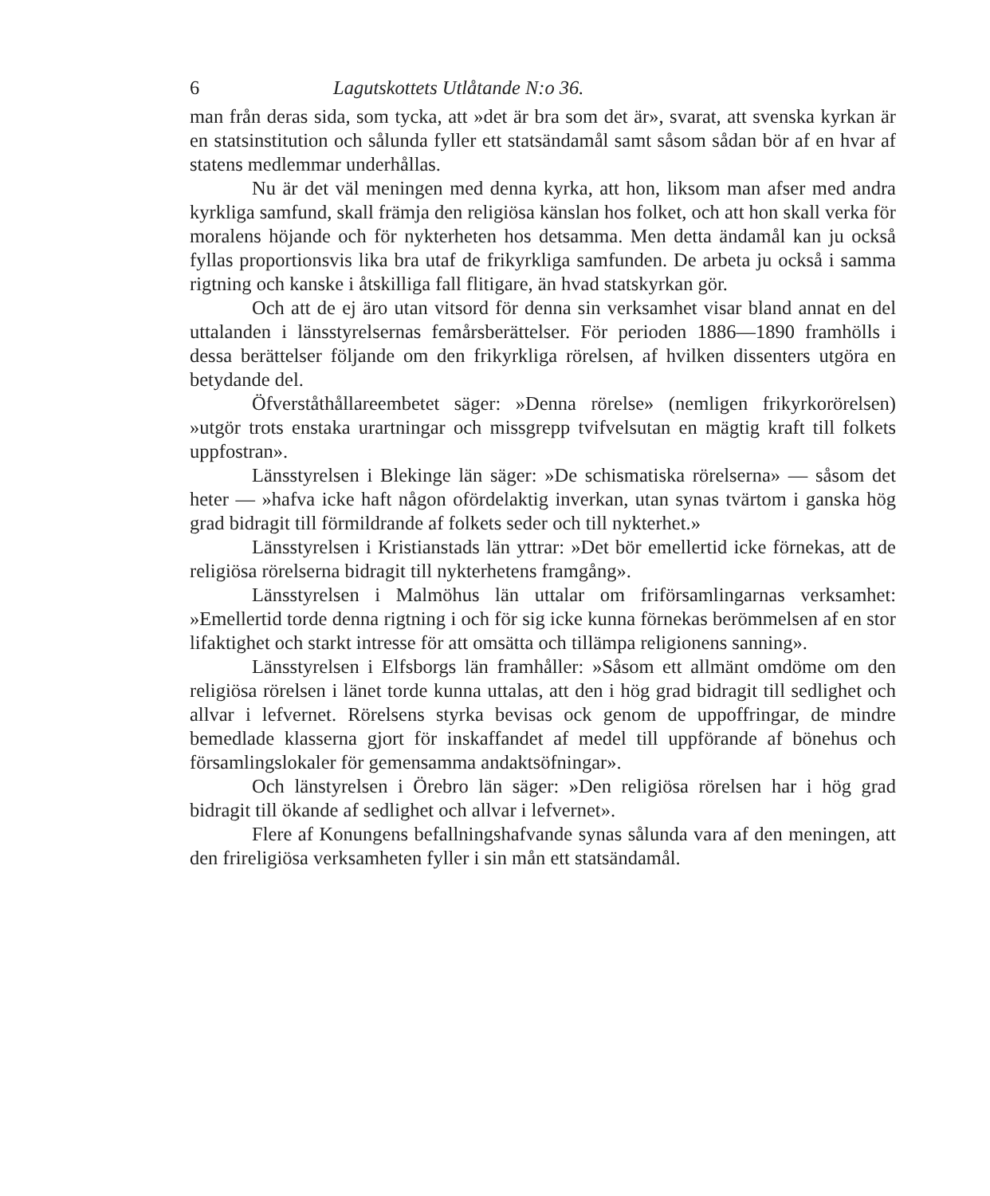6 Lagutskottets Utlåtande N:o 36.
man från deras sida, som tycka, att »det är bra som det är», svarat, att svenska kyrkan är en statsinstitution och sålunda fyller ett statsändamål samt såsom sådan bör af en hvar af statens medlemmar underhållas.
Nu är det väl meningen med denna kyrka, att hon, liksom man afser med andra kyrkliga samfund, skall främja den religiösa känslan hos folket, och att hon skall verka för moralens höjande och för nykterheten hos detsamma. Men detta ändamål kan ju också fyllas proportionsvis lika bra utaf de frikyrkliga samfunden. De arbeta ju också i samma rigtning och kanske i åtskilliga fall flitigare, än hvad statskyrkan gör.
Och att de ej äro utan vitsord för denna sin verksamhet visar bland annat en del uttalanden i länsstyrelsernas femårsberättelser. För perioden 1886—1890 framhölls i dessa berättelser följande om den frikyrkliga rörelsen, af hvilken dissenters utgöra en betydande del.
Öfverståthållareembetet säger: »Denna rörelse» (nemligen frikyrkorörelsen) »utgör trots enstaka urartningar och missgrepp tvifvelsutan en mägtig kraft till folkets uppfostran».
Länsstyrelsen i Blekinge län säger: »De schismatiska rörelserna» — såsom det heter — »hafva icke haft någon ofördelaktig inverkan, utan synas tvärtom i ganska hög grad bidragit till förmildrande af folkets seder och till nykterhet.»
Länsstyrelsen i Kristianstads län yttrar: »Det bör emellertid icke förnekas, att de religiösa rörelserna bidragit till nykterhetens framgång».
Länsstyrelsen i Malmöhus län uttalar om friförsamlingarnas verksamhet: »Emellertid torde denna rigtning i och för sig icke kunna förnekas berömmelsen af en stor lifaktighet och starkt intresse för att omsätta och tillämpa religionens sanning».
Länsstyrelsen i Elfsborgs län framhåller: »Såsom ett allmänt omdöme om den religiösa rörelsen i länet torde kunna uttalas, att den i hög grad bidragit till sedlighet och allvar i lefvernet. Rörelsens styrka bevisas ock genom de uppoffringar, de mindre bemedlade klasserna gjort för inskaffandet af medel till uppförande af bönehus och församlingslokaler för gemensamma andaktsöfningar».
Och länstyrelsen i Örebro län säger: »Den religiösa rörelsen har i hög grad bidragit till ökande af sedlighet och allvar i lefvernet».
Flere af Konungens befallningshafvande synas sålunda vara af den meningen, att den frireligiösa verksamheten fyller i sin mån ett statsändamål.